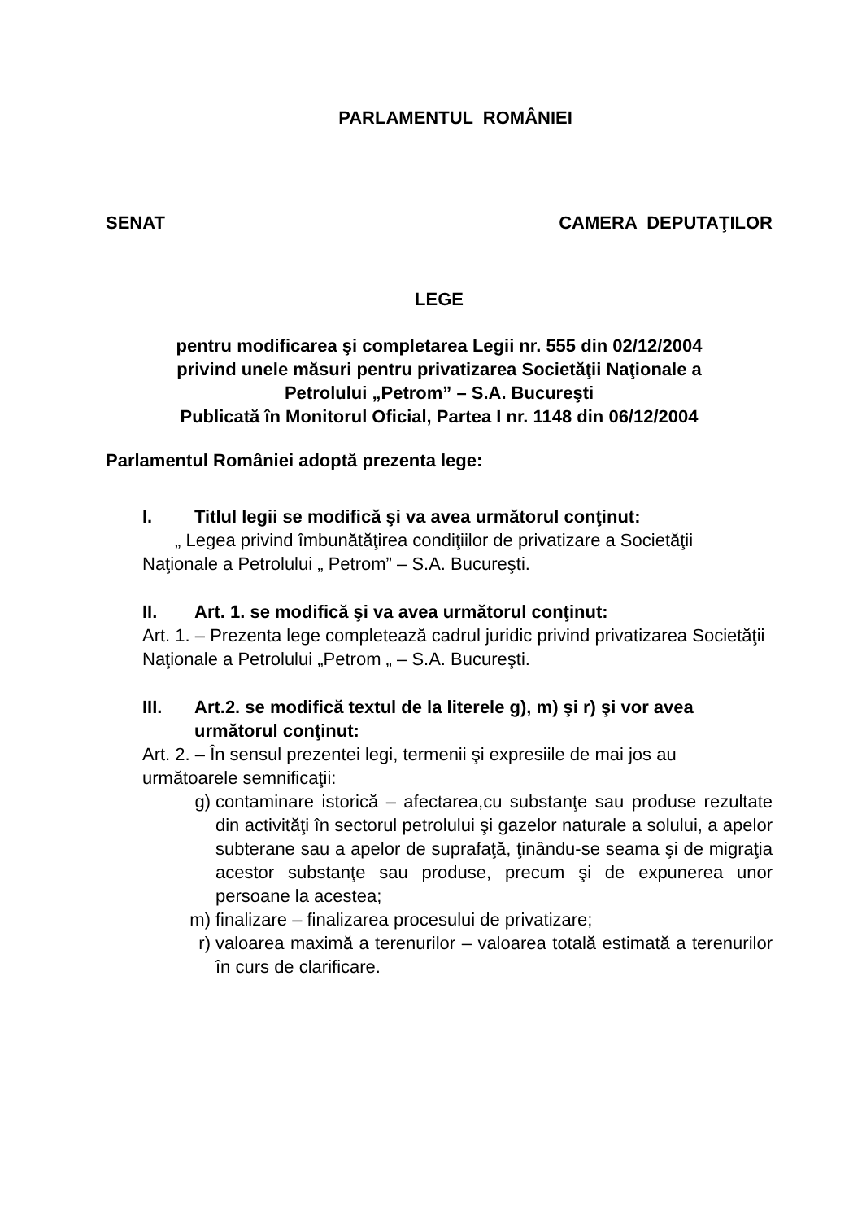PARLAMENTUL ROMÂNIEI
SENAT CAMERA DEPUTAŢILOR
LEGE
pentru modificarea şi completarea Legii nr. 555 din 02/12/2004
privind unele măsuri pentru privatizarea Societăţii Naţionale a
Petrolului „Petrom” – S.A. Bucureşti
Publicată în Monitorul Oficial, Partea I nr. 1148 din 06/12/2004
Parlamentul României adoptă prezenta lege:
I. Titlul legii se modifică şi va avea următorul conţinut:
„ Legea privind îmbunătăţirea condiţiilor de privatizare a Societăţii Naţionale a Petrolului „ Petrom” – S.A. Bucureşti.
II. Art. 1. se modifică şi va avea următorul conţinut:
Art. 1. – Prezenta lege completează cadrul juridic privind privatizarea Societăţii Naţionale a Petrolului „Petrom „ – S.A. Bucureşti.
III. Art.2. se modifică textul de la literele g), m) şi r) şi vor avea următorul conţinut:
Art. 2. – În sensul prezentei legi, termenii şi expresiile de mai jos au următoarele semnificaţii:
g) contaminare istorică – afectarea,cu substanţe sau produse rezultate din activităţi în sectorul petrolului şi gazelor naturale a solului, a apelor subterane sau a apelor de suprafaţă, ţinându-se seama şi de migraţia acestor substanţe sau produse, precum şi de expunerea unor persoane la acestea;
m) finalizare – finalizarea procesului de privatizare;
r) valoarea maximă a terenurilor – valoarea totală estimată a terenurilor în curs de clarificare.